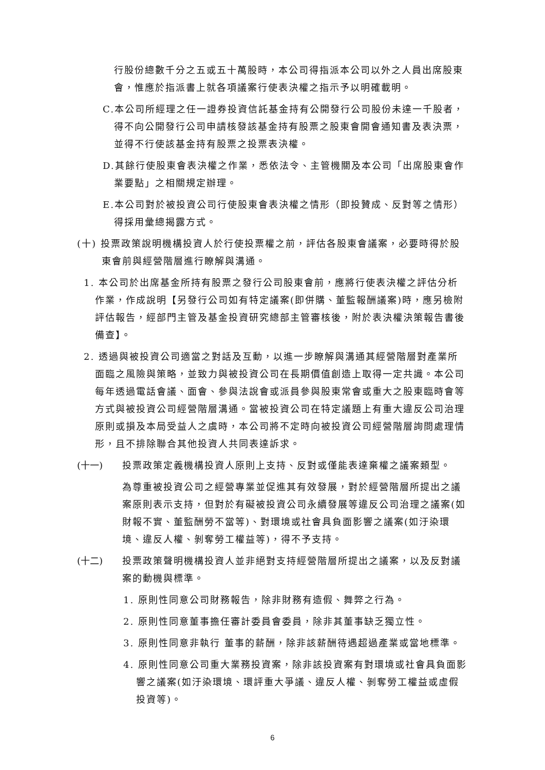行股份總數千分之五或五十萬股時，本公司得指派本公司以外之人員出席股東會，惟應於指派書上就各項議案行使表決權之指示予以明確載明。
C.本公司所經理之任一證券投資信託基金持有公開發行公司股份未達一千股者，得不向公開發行公司申請核發該基金持有股票之股東會開會通知書及表決票，並得不行使該基金持有股票之投票表決權。
D.其餘行使股東會表決權之作業，悉依法令、主管機關及本公司「出席股東會作業要點」之相關規定辦理。
E.本公司對於被投資公司行使股東會表決權之情形（即投贊成、反對等之情形）得採用彙總揭露方式。
(十) 投票政策說明機構投資人於行使投票權之前，評估各股東會議案，必要時得於股東會前與經營階層進行瞭解與溝通。
1. 本公司於出席基金所持有股票之發行公司股東會前，應將行使表決權之評估分析作業，作成說明【另發行公司如有特定議案(即併購、董監報酬議案)時，應另檢附評估報告，經部門主管及基金投資研究總部主管審核後，附於表決權決策報告書後備查】。
2. 透過與被投資公司適當之對話及互動，以進一步瞭解與溝通其經營階層對產業所面臨之風險與策略，並致力與被投資公司在長期價值創造上取得一定共識。本公司每年透過電話會議、面會、參與法說會或派員參與股東常會或重大之股東臨時會等方式與被投資公司經營階層溝通。當被投資公司在特定議題上有重大違反公司治理原則或損及本局受益人之虞時，本公司將不定時向被投資公司經營階層詢問處理情形，且不排除聯合其他投資人共同表達訴求。
(十一) 投票政策定義機構投資人原則上支持、反對或僅能表達棄權之議案類型。
為尊重被投資公司之經營專業並促進其有效發展，對於經營階層所提出之議案原則表示支持，但對於有礙被投資公司永續發展等違反公司治理之議案(如財報不實、董監酬勞不當等)、對環境或社會具負面影響之議案(如汙染環境、違反人權、剝奪勞工權益等)，得不予支持。
(十二) 投票政策聲明機構投資人並非絕對支持經營階層所提出之議案，以及反對議案的動機與標準。
1. 原則性同意公司財務報告，除非財務有造假、舞弊之行為。
2. 原則性同意董事擔任審計委員會委員，除非其董事缺乏獨立性。
3. 原則性同意非執行 董事的薪酬，除非該薪酬待遇超過產業或當地標準。
4. 原則性同意公司重大業務投資案，除非該投資案有對環境或社會具負面影響之議案(如汙染環境、環評重大爭議、違反人權、剝奪勞工權益或虛假投資等)。
6